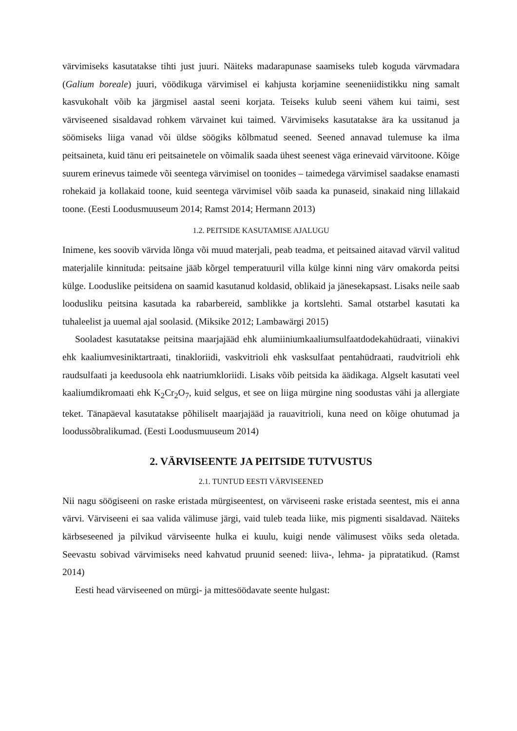värvimiseks kasutatakse tihti just juuri. Näiteks madarapunase saamiseks tuleb koguda värvmadara (Galium boreale) juuri, vöödikuga värvimisel ei kahjusta korjamine seeneniidistikku ning samalt kasvukohalt võib ka järgmisel aastal seeni korjata. Teiseks kulub seeni vähem kui taimi, sest värviseened sisaldavad rohkem värvainet kui taimed. Värvimiseks kasutatakse ära ka ussitanud ja söömiseks liiga vanad või üldse söögiks kõlbmatud seened. Seened annavad tulemuse ka ilma peitsaineta, kuid tänu eri peitsainetele on võimalik saada ühest seenest väga erinevaid värvitoone. Kõige suurem erinevus taimede või seentega värvimisel on toonides – taimedega värvimisel saadakse enamasti rohekaid ja kollakaid toone, kuid seentega värvimisel võib saada ka punaseid, sinakaid ning lillakaid toone. (Eesti Loodusmuuseum 2014; Ramst 2014; Hermann 2013)
1.2. PEITSIDE KASUTAMISE AJALUGU
Inimene, kes soovib värvida lõnga või muud materjali, peab teadma, et peitsained aitavad värvil valitud materjalile kinnituda: peitsaine jääb kõrgel temperatuuril villa külge kinni ning värv omakorda peitsi külge. Looduslike peitsidena on saamid kasutanud koldasid, oblikaid ja jänesekapsast. Lisaks neile saab loodusliku peitsina kasutada ka rabarbereid, samblikke ja kortslehti. Samal otstarbel kasutati ka tuhaleelist ja uuemal ajal soolasid. (Miksike 2012; Lambawärgi 2015)
Sooladest kasutatakse peitsina maarjajääd ehk alumiiniumkaaliumsulfaatdodekahüdraati, viinakivi ehk kaaliumvesiniktartraati, tinakloriidi, vaskvitrioli ehk vasksulfaat pentahüdraati, raudvitrioli ehk raudsulfaati ja keedusoola ehk naatriumkloriidi. Lisaks võib peitsida ka äädikaga. Algselt kasutati veel kaaliumdikromaati ehk K<sub>2</sub>Cr<sub>2</sub>O<sub>7</sub>, kuid selgus, et see on liiga mürgine ning soodustas vähi ja allergiate teket. Tänapäeval kasutatakse põhiliselt maarjajääd ja rauavitrioli, kuna need on kõige ohutumad ja loodussõbralikumad. (Eesti Loodusmuuseum 2014)
2. VÄRVISEENTE JA PEITSIDE TUTVUSTUS
2.1. TUNTUD EESTI VÄRVISEENED
Nii nagu söögiseeni on raske eristada mürgiseentest, on värviseeni raske eristada seentest, mis ei anna värvi. Värviseeni ei saa valida välimuse järgi, vaid tuleb teada liike, mis pigmenti sisaldavad. Näiteks kärbseseened ja pilvikud värviseente hulka ei kuulu, kuigi nende välimusest võiks seda oletada. Seevastu sobivad värvimiseks need kahvatud pruunid seened: liiva-, lehma- ja pipratatikud. (Ramst 2014)
Eesti head värviseened on mürgi- ja mittesöödavate seente hulgast: